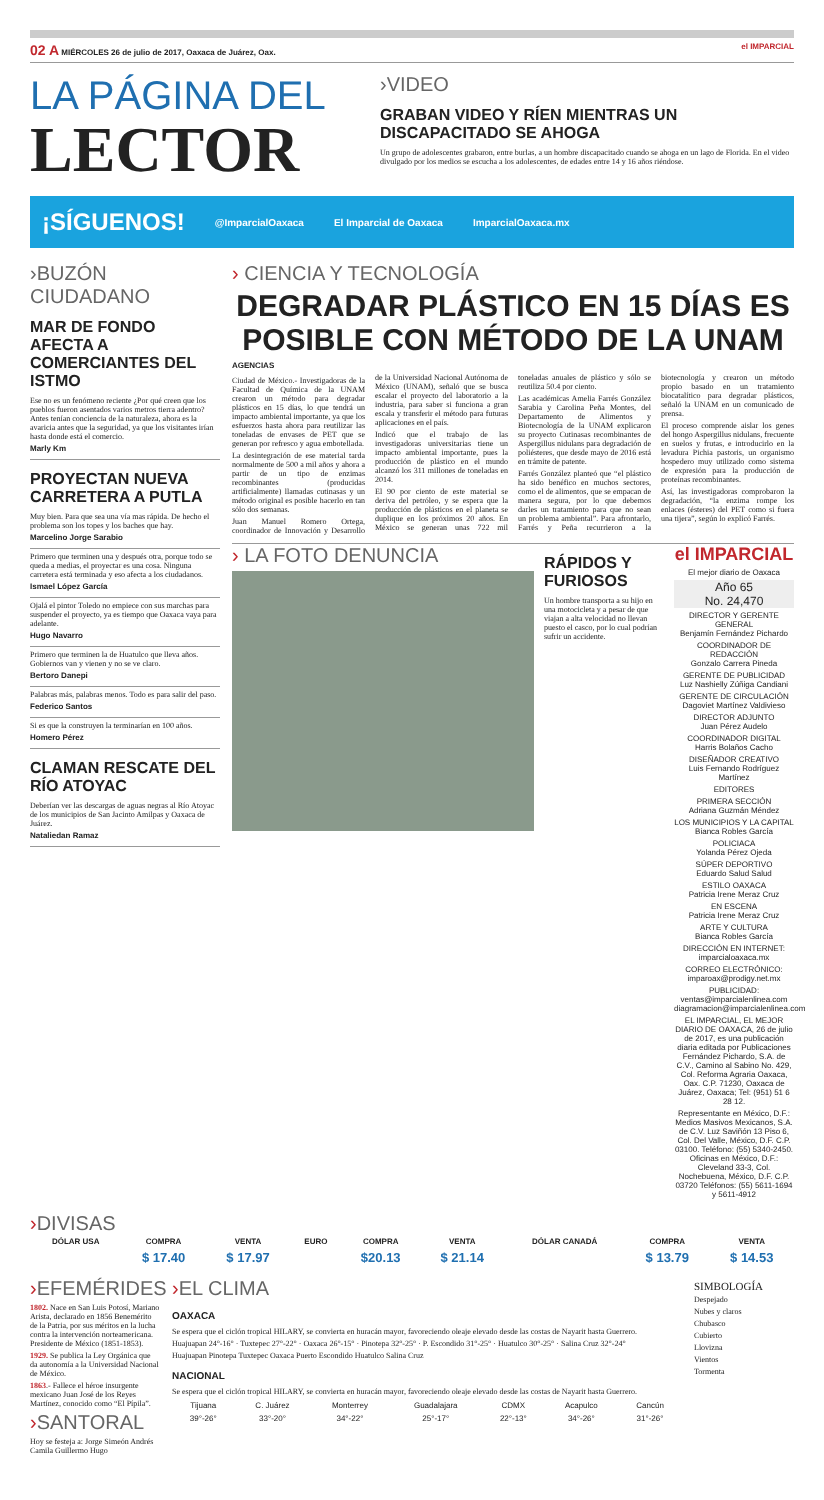02 A MIÉRCOLES 26 de julio de 2017, Oaxaca de Juárez, Oax. el IMPARCIAL
LA PÁGINA DEL
LECTOR
›VIDEO
GRABAN VIDEO Y RÍEN MIENTRAS UN DISCAPACITADO SE AHOGA
Un grupo de adolescentes grabaron, entre burlas, a un hombre discapacitado cuando se ahoga en un lago de Florida. En el video divulgado por los medios se escucha a los adolescentes, de edades entre 14 y 16 años riéndose.
¡SÍGUENOS! @ImparcialOaxaca El Imparcial de Oaxaca ImparcialOaxaca.mx
›BUZÓN CIUDADANO
MAR DE FONDO AFECTA A COMERCIANTES DEL ISTMO
Ese no es un fenómeno reciente ¿Por qué creen que los pueblos fueron asentados varios metros tierra adentro? Antes tenían conciencia de la naturaleza, ahora es la avaricia antes que la seguridad, ya que los visitantes irían hasta donde está el comercio.
Marly Km
PROYECTAN NUEVA CARRETERA A PUTLA
Muy bien. Para que sea una vía mas rápida. De hecho el problema son los topes y los baches que hay.
Marcelino Jorge Sarabio
Primero que terminen una y después otra, porque todo se queda a medias, el proyectar es una cosa. Ninguna carretera está terminada y eso afecta a los ciudadanos.
Ismael López García
Ojalá el pintor Toledo no empiece con sus marchas para suspender el proyecto, ya es tiempo que Oaxaca vaya para adelante.
Hugo Navarro
Primero que terminen la de Huatulco que lleva años. Gobiernos van y vienen y no se ve claro.
Bertoro Danepi
Palabras más, palabras menos. Todo es para salir del paso.
Federico Santos
Si es que la construyen la terminarían en 100 años.
Homero Pérez
CLAMAN RESCATE DEL RÍO ATOYAC
Deberían ver las descargas de aguas negras al Río Atoyac de los municipios de San Jacinto Amilpas y Oaxaca de Juárez.
Nataliedan Ramaz
› CIENCIA Y TECNOLOGÍA
DEGRADAR PLÁSTICO EN 15 DÍAS ES POSIBLE CON MÉTODO DE LA UNAM
AGENCIAS
Ciudad de México.- Investigadoras de la Facultad de Química de la UNAM crearon un método para degradar plásticos en 15 días, lo que tendrá un impacto ambiental importante, ya que los esfuerzos hasta ahora para reutilizar las toneladas de envases de PET que se generan por refresco y agua embotellada.
La desintegración de ese material tarda normalmente de 500 a mil años y ahora a partir de un tipo de enzimas recombinantes (producidas artificialmente) llamadas cutinasas y un método original es posible hacerlo en tan sólo dos semanas.
Juan Manuel Romero Ortega, coordinador de Innovación y Desarrollo de la Universidad Nacional Autónoma de México (UNAM), señaló que se busca escalar el proyecto del laboratorio a la industria, para saber si funciona a gran escala y transferir el método para futuras aplicaciones en el país.
Indicó que el trabajo de las investigadoras universitarias tiene un impacto ambiental importante, pues la producción de plástico en el mundo alcanzó los 311 millones de toneladas en 2014.
El 90 por ciento de este material se deriva del petróleo, y se espera que la producción de plásticos en el planeta se duplique en los próximos 20 años. En México se generan unas 722 mil toneladas anuales de plástico y sólo se reutiliza 50.4 por ciento.
Las académicas Amelia Farrés González Sarabia y Carolina Peña Montes, del Departamento de Alimentos y Biotecnología de la UNAM explicaron su proyecto Cutinasas recombinantes de Aspergillus nidulans para degradación de poliésteres, que desde mayo de 2016 está en trámite de patente.
Farrés González planteó que “el plástico ha sido benéfico en muchos sectores, como el de alimentos, que se empacan de manera segura, por lo que debemos darles un tratamiento para que no sean un problema ambiental”. Para afrontarlo, Farrés y Peña recurrieron a la biotecnología y crearon un método propio basado en un tratamiento biocatalítico para degradar plásticos, señaló la UNAM en un comunicado de prensa.
El proceso comprende aislar los genes del hongo Aspergillus nidulans, frecuente en suelos y frutas, e introducirlo en la levadura Pichia pastoris, un organismo hospedero muy utilizado como sistema de expresión para la producción de proteínas recombinantes.
Así, las investigadoras comprobaron la degradación, “la enzima rompe los enlaces (ésteres) del PET como si fuera una tijera”, según lo explicó Farrés.
› LA FOTO DENUNCIA
RÁPIDOS Y FURIOSOS
Un hombre transporta a su hijo en una motocicleta y a pesar de que viajan a alta velocidad no llevan puesto el casco, por lo cual podrían sufrir un accidente.
el IMPARCIAL
El mejor diario de Oaxaca
Año 65
No. 24,470
DIRECTOR Y GERENTE GENERAL
Benjamín Fernández Pichardo
COORDINADOR DE REDACCIÓN
Gonzalo Carrera Pineda
GERENTE DE PUBLICIDAD
Luz Nashielly Zúñiga Candiani
GERENTE DE CIRCULACIÓN
Dagoviet Martínez Valdivieso
DIRECTOR ADJUNTO
Juan Pérez Audelo
COORDINADOR DIGITAL
Harris Bolaños Cacho
DISEÑADOR CREATIVO
Luis Fernando Rodríguez Martínez
EDITORES
PRIMERA SECCIÓN
Adriana Guzmán Méndez
LOS MUNICIPIOS Y LA CAPITAL
Bianca Robles García
POLICIACA
Yolanda Pérez Ojeda
SÚPER DEPORTIVO
Eduardo Salud Salud
ESTILO OAXACA
Patricia Irene Meraz Cruz
EN ESCENA
Patricia Irene Meraz Cruz
ARTE Y CULTURA
Bianca Robles García
DIRECCIÓN EN INTERNET:
imparcialoaxaca.mx
CORREO ELECTRÓNICO:
imparoax@prodigy.net.mx
PUBLICIDAD:
ventas@imparcialenlinea.com
diagramacion@imparcialenlinea.com
EL IMPARCIAL, EL MEJOR DIARIO DE OAXACA, 26 de julio de 2017, es una publicación diaria editada por Publicaciones Fernández Pichardo, S.A. de C.V., Camino al Sabino No. 429, Col. Reforma Agraria Oaxaca, Oax. C.P. 71230, Oaxaca de Juárez, Oaxaca; Tel: (951) 51 6 28 12.
Representante en México, D.F.: Medios Masivos Mexicanos, S.A. de C.V. Luz Saviñón 13 Piso 6, Col. Del Valle, México, D.F. C.P. 03100. Teléfono: (55) 5340-2450. Oficinas en México, D.F.: Cleveland 33-3, Col. Nochebuena, México, D.F. C.P. 03720 Teléfonos: (55) 5611-1694 y 5611-4912
›DIVISAS
| DÓLAR USA | COMPRA | VENTA | EURO | COMPRA | VENTA | DÓLAR CANADÁ | COMPRA | VENTA |
| --- | --- | --- | --- | --- | --- | --- | --- | --- |
| | $ 17.40 | $ 17.97 | | $20.13 | $ 21.14 | | $ 13.79 | $ 14.53 |
›EFEMÉRIDES
1802. Nace en San Luis Potosí, Mariano Arista, declarado en 1856 Benemérito de la Patria, por sus méritos en la lucha contra la intervención norteamericana. Presidente de México (1851-1853).
1929. Se publica la Ley Orgánica que da autonomía a la Universidad Nacional de México.
1863.- Fallece el héroe insurgente mexicano Juan José de los Reyes Martínez, conocido como “El Pípila”.
›SANTORAL
Hoy se festeja a: Jorge Simeón Andrés Camila Guillermo Hugo
›EL CLIMA
OAXACA
Se espera que el ciclón tropical HILARY, se convierta en huracán mayor, favoreciendo oleaje elevado desde las costas de Nayarit hasta Guerrero.
Huajuapan 24°-16° · Tuxtepec 27°-22° · Oaxaca 26°-15° · Pinotepa 32°-25° · P. Escondido 31°-25° · Huatulco 30°-25° · Salina Cruz 32°-24°
Huajuapan Pinotepa Tuxtepec Oaxaca Puerto Escondido Huatulco Salina Cruz
NACIONAL
Se espera que el ciclón tropical HILARY, se convierta en huracán mayor, favoreciendo oleaje elevado desde las costas de Nayarit hasta Guerrero.
| Tijuana | C. Juárez | Monterrey | Guadalajara | CDMX | Acapulco | Cancún |
| 39°-26° | 33°-20° | 34°-22° | 25°-17° | 22°-13° | 34°-26° | 31°-26° |
SIMBOLOGÍA
Despejado
Nubes y claros
Chubasco
Cubierto
Llovizna
Vientos
Tormenta